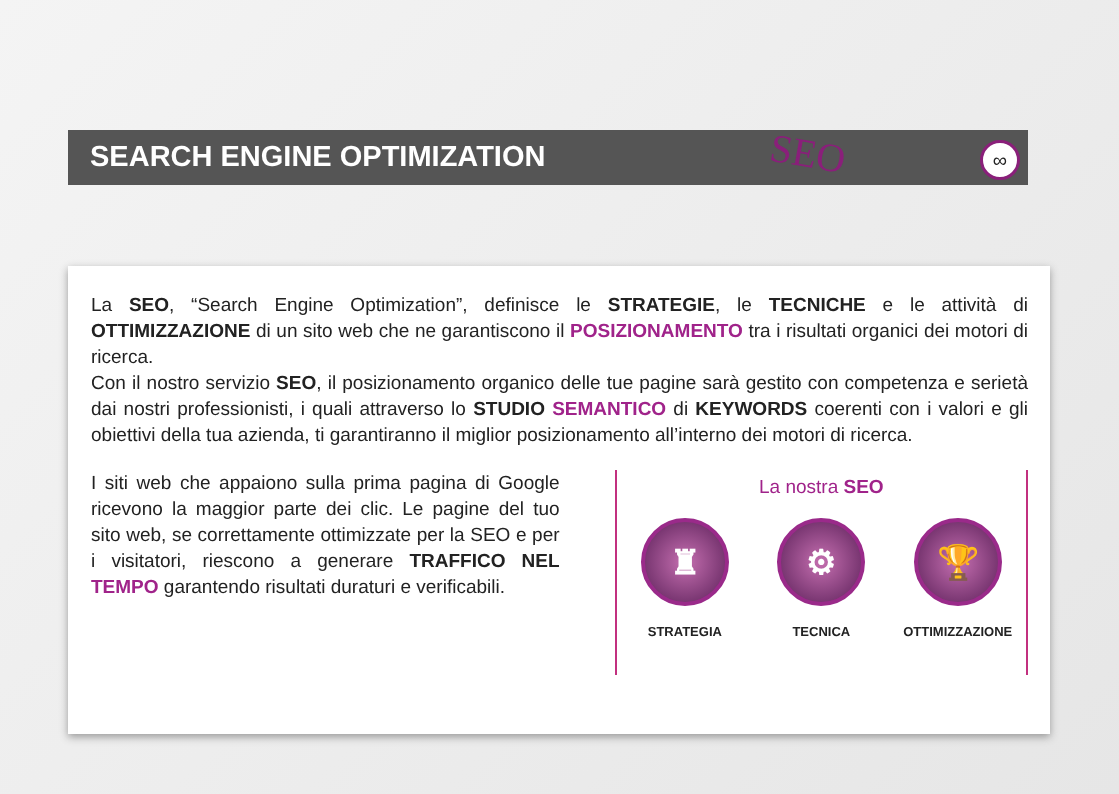SEARCH ENGINE OPTIMIZATION SEO ∞
La SEO, “Search Engine Optimization”, definisce le STRATEGIE, le TECNICHE e le attività di OTTIMIZZAZIONE di un sito web che ne garantiscono il POSIZIONAMENTO tra i risultati organici dei motori di ricerca.
Con il nostro servizio SEO, il posizionamento organico delle tue pagine sarà gestito con competenza e serietà dai nostri professionisti, i quali attraverso lo STUDIO SEMANTICO di KEYWORDS coerenti con i valori e gli obiettivi della tua azienda, ti garantiranno il miglior posizionamento all’interno dei motori di ricerca.
I siti web che appaiono sulla prima pagina di Google ricevono la maggior parte dei clic. Le pagine del tuo sito web, se correttamente ottimizzate per la SEO e per i visitatori, riescono a generare TRAFFICO NEL TEMPO garantendo risultati duraturi e verificabili.
La nostra SEO
♜
STRATEGIA
⚙
TECNICA
🏆
OTTIMIZZAZIONE